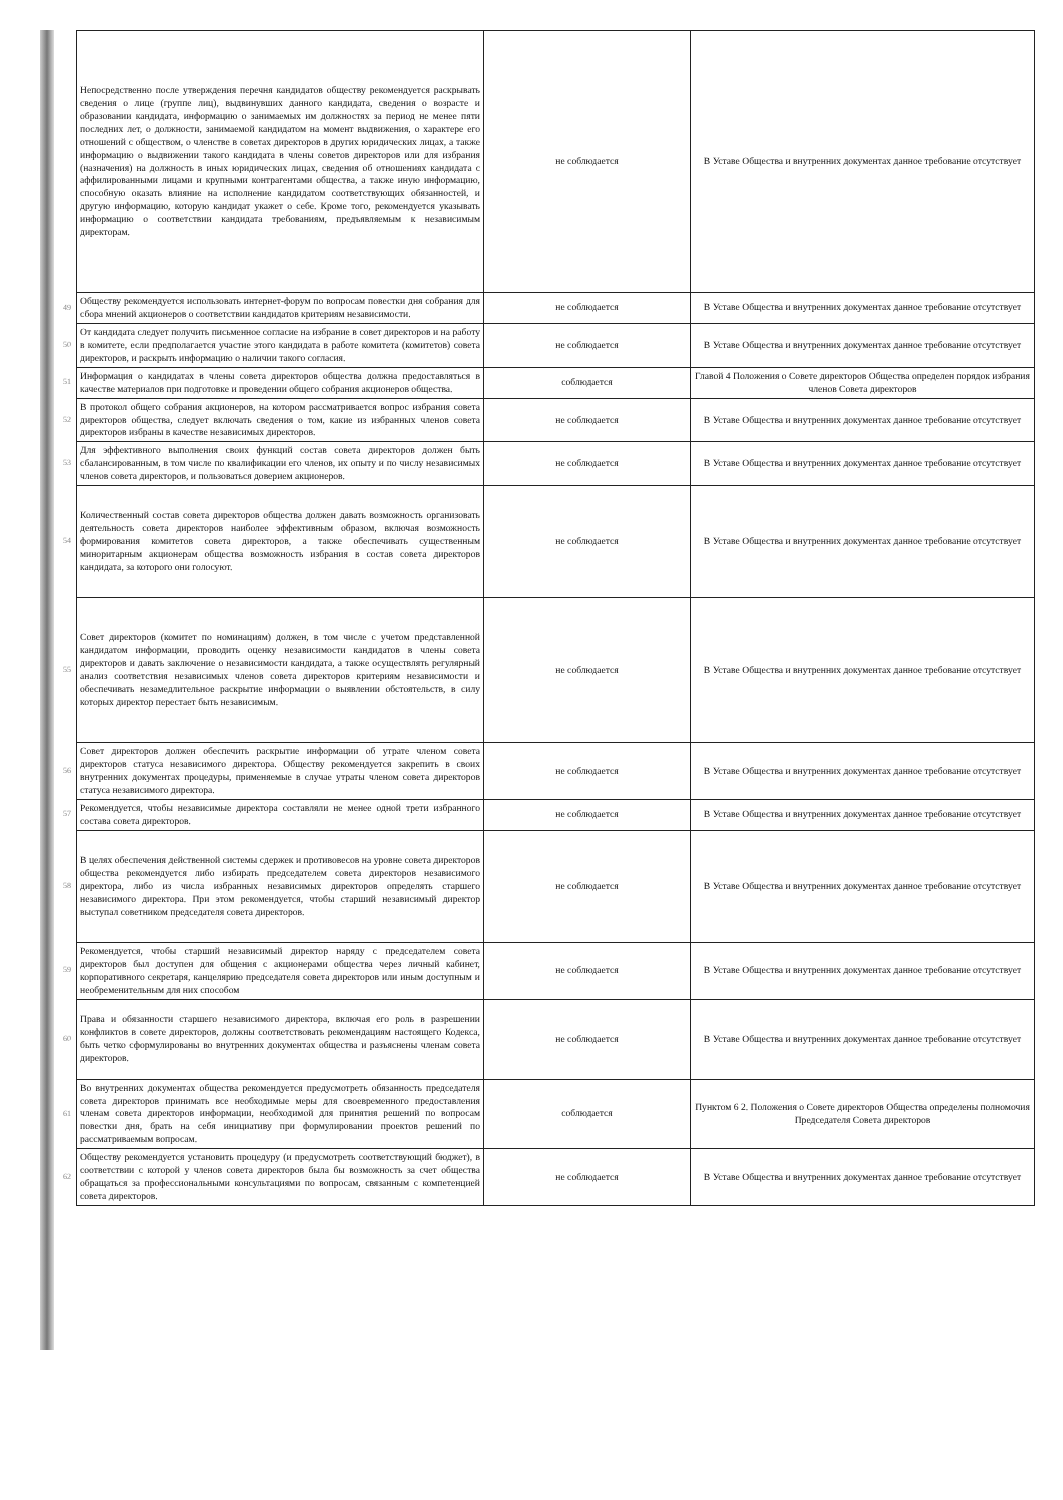| | Непосредственно после утверждения перечня кандидатов обществу рекомендуется раскрывать сведения о лице (группе лиц), выдвинувших данного кандидата, сведения о возрасте и образовании кандидата, информацию о занимаемых им должностях за период не менее пяти последних лет, о должности, занимаемой кандидатом на момент выдвижения, о характере его отношений с обществом, о членстве в советах директоров в других юридических лицах, а также информацию о выдвижении такого кандидата в члены советов директоров или для избрания (назначения) на должность в иных юридических лицах, сведения об отношениях кандидата с аффилированными лицами и крупными контрагентами общества, а также иную информацию, способную оказать влияние на исполнение кандидатом соответствующих обязанностей, и другую информацию, которую кандидат укажет о себе. Кроме того, рекомендуется указывать информацию о соответствии кандидата требованиям, предъявляемым к независимым директорам. | не соблюдается | В Уставе Общества и внутренних документах данное требование отсутствует |
| 49 | Обществу рекомендуется использовать интернет-форум по вопросам повестки дня собрания для сбора мнений акционеров о соответствии кандидатов критериям независимости. | не соблюдается | В Уставе Общества и внутренних документах данное требование отсутствует |
| 50 | От кандидата следует получить письменное согласие на избрание в совет директоров и на работу в комитете, если предполагается участие этого кандидата в работе комитета (комитетов) совета директоров, и раскрыть информацию о наличии такого согласия. | не соблюдается | В Уставе Общества и внутренних документах данное требование отсутствует |
| 51 | Информация о кандидатах в члены совета директоров общества должна предоставляться в качестве материалов при подготовке и проведении общего собрания акционеров общества. | соблюдается | Главой 4 Положения о Совете директоров Общества определен порядок избрания членов Совета директоров |
| 52 | В протокол общего собрания акционеров, на котором рассматривается вопрос избрания совета директоров общества, следует включать сведения о том, какие из избранных членов совета директоров избраны в качестве независимых директоров. | не соблюдается | В Уставе Общества и внутренних документах данное требование отсутствует |
| 53 | Для эффективного выполнения своих функций состав совета директоров должен быть сбалансированным, в том числе по квалификации его членов, их опыту и по числу независимых членов совета директоров, и пользоваться доверием акционеров. | не соблюдается | В Уставе Общества и внутренних документах данное требование отсутствует |
| 54 | Количественный состав совета директоров общества должен давать возможность организовать деятельность совета директоров наиболее эффективным образом, включая возможность формирования комитетов совета директоров, а также обеспечивать существенным миноритарным акционерам общества возможность избрания в состав совета директоров кандидата, за которого они голосуют. | не соблюдается | В Уставе Общества и внутренних документах данное требование отсутствует |
| 55 | Совет директоров (комитет по номинациям) должен, в том числе с учетом представленной кандидатом информации, проводить оценку независимости кандидатов в члены совета директоров и давать заключение о независимости кандидата, а также осуществлять регулярный анализ соответствия независимых членов совета директоров критериям независимости и обеспечивать незамедлительное раскрытие информации о выявлении обстоятельств, в силу которых директор перестает быть независимым. | не соблюдается | В Уставе Общества и внутренних документах данное требование отсутствует |
| 56 | Совет директоров должен обеспечить раскрытие информации об утрате членом совета директоров статуса независимого директора. Обществу рекомендуется закрепить в своих внутренних документах процедуры, применяемые в случае утраты членом совета директоров статуса независимого директора. | не соблюдается | В Уставе Общества и внутренних документах данное требование отсутствует |
| 57 | Рекомендуется, чтобы независимые директора составляли не менее одной трети избранного состава совета директоров. | не соблюдается | В Уставе Общества и внутренних документах данное требование отсутствует |
| 58 | В целях обеспечения действенной системы сдержек и противовесов на уровне совета директоров общества рекомендуется либо избирать председателем совета директоров независимого директора, либо из числа избранных независимых директоров определять старшего независимого директора. При этом рекомендуется, чтобы старший независимый директор выступал советником председателя совета директоров. | не соблюдается | В Уставе Общества и внутренних документах данное требование отсутствует |
| 59 | Рекомендуется, чтобы старший независимый директор наряду с председателем совета директоров был доступен для общения с акционерами общества через личный кабинет, корпоративного секретаря, канцелярию председателя совета директоров или иным доступным и необременительным для них способом | не соблюдается | В Уставе Общества и внутренних документах данное требование отсутствует |
| 60 | Права и обязанности старшего независимого директора, включая его роль в разрешении конфликтов в совете директоров, должны соответствовать рекомендациям настоящего Кодекса, быть четко сформулированы во внутренних документах общества и разъяснены членам совета директоров. | не соблюдается | В Уставе Общества и внутренних документах данное требование отсутствует |
| 61 | Во внутренних документах общества рекомендуется предусмотреть обязанность председателя совета директоров принимать все необходимые меры для своевременного предоставления членам совета директоров информации, необходимой для принятия решений по вопросам повестки дня, брать на себя инициативу при формулировании проектов решений по рассматриваемым вопросам. | соблюдается | Пунктом 6 2. Положения о Совете директоров Общества определены полномочия Председателя Совета директоров |
| 62 | Обществу рекомендуется установить процедуру (и предусмотреть соответствующий бюджет), в соответствии с которой у членов совета директоров была бы возможность за счет общества обращаться за профессиональными консультациями по вопросам, связанным с компетенцией совета директоров. | не соблюдается | В Уставе Общества и внутренних документах данное требование отсутствует |